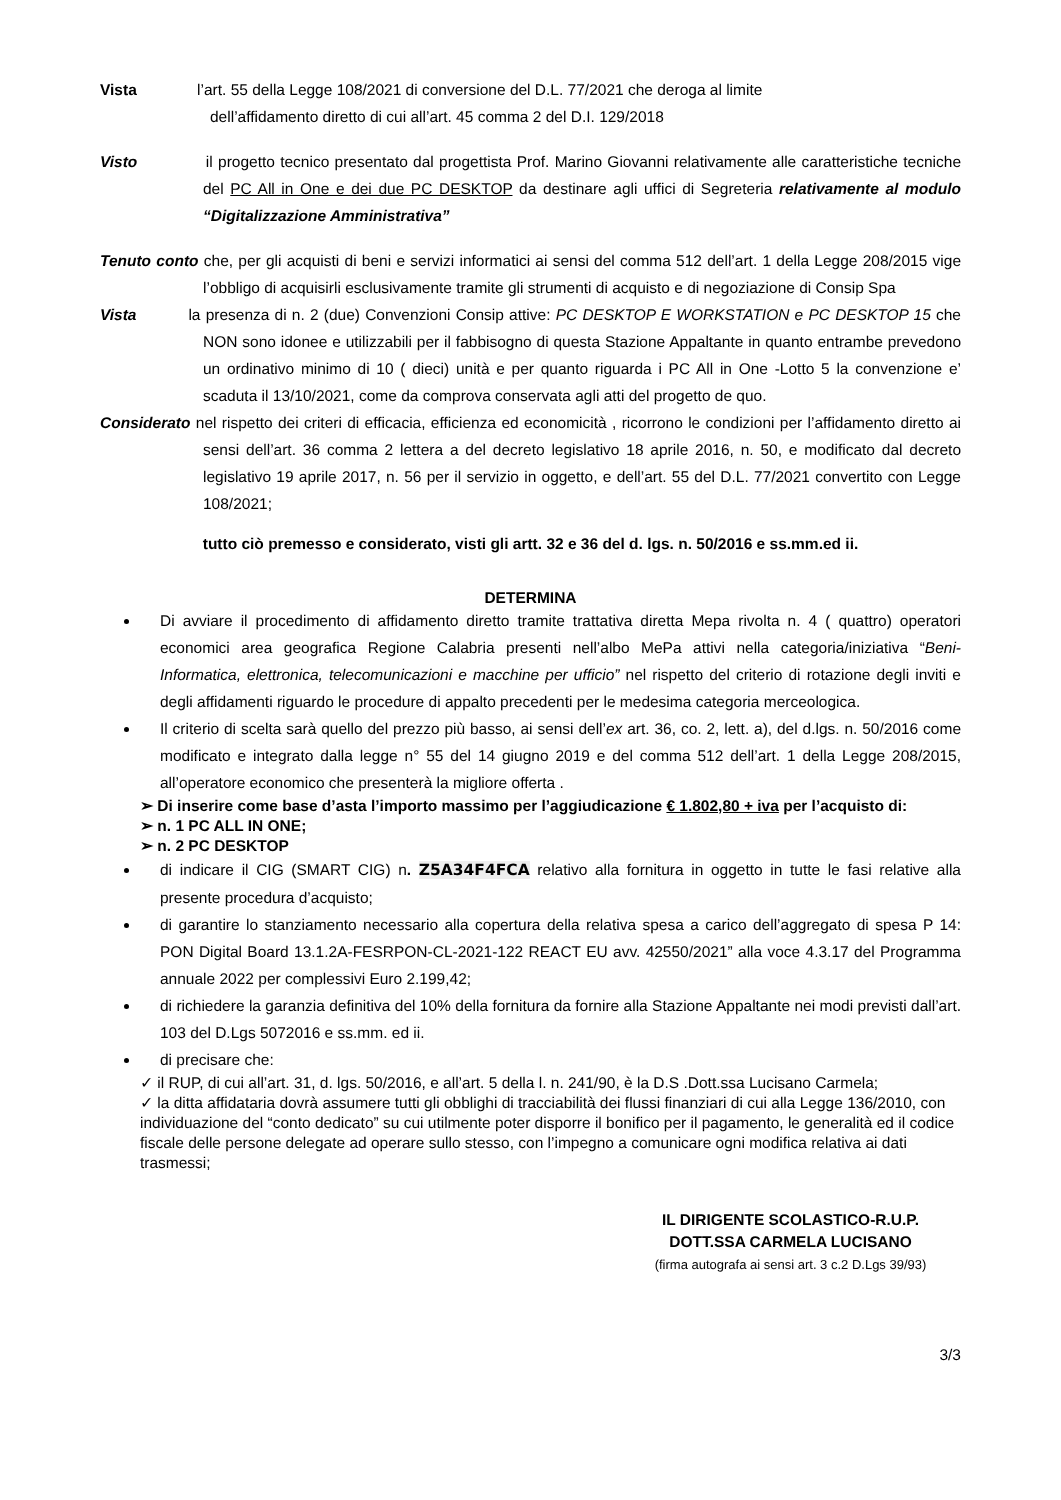Vista l’art. 55 della Legge 108/2021 di conversione del D.L. 77/2021 che deroga al limite
dell’affidamento diretto di cui all’art. 45 comma 2 del D.I. 129/2018
Visto il progetto tecnico presentato dal progettista Prof. Marino Giovanni relativamente alle caratteristiche tecniche del PC All in One e dei due PC DESKTOP da destinare agli uffici di Segreteria relativamente al modulo “Digitalizzazione Amministrativa”
Tenuto conto che, per gli acquisti di beni e servizi informatici ai sensi del comma 512 dell’art. 1 della Legge 208/2015 vige l’obbligo di acquisirli esclusivamente tramite gli strumenti di acquisto e di negoziazione di Consip Spa
Vista la presenza di n. 2 (due) Convenzioni Consip attive: PC DESKTOP E WORKSTATION e PC DESKTOP 15 che NON sono idonee e utilizzabili per il fabbisogno di questa Stazione Appaltante in quanto entrambe prevedono un ordinativo minimo di 10 ( dieci) unità e per quanto riguarda i PC All in One -Lotto 5 la convenzione e’ scaduta il 13/10/2021, come da comprova conservata agli atti del progetto de quo.
Considerato nel rispetto dei criteri di efficacia, efficienza ed economicità , ricorrono le condizioni per l’affidamento diretto ai sensi dell’art. 36 comma 2 lettera a del decreto legislativo 18 aprile 2016, n. 50, e modificato dal decreto legislativo 19 aprile 2017, n. 56 per il servizio in oggetto, e dell’art. 55 del D.L. 77/2021 convertito con Legge 108/2021;
tutto ciò premesso e considerato, visti gli artt. 32 e 36 del d. lgs. n. 50/2016 e ss.mm.ed ii.
DETERMINA
Di avviare il procedimento di affidamento diretto tramite trattativa diretta Mepa rivolta n. 4 ( quattro) operatori economici area geografica Regione Calabria presenti nell’albo MePa attivi nella categoria/iniziativa “Beni-Informatica, elettronica, telecomunicazioni e macchine per ufficio” nel rispetto del criterio di rotazione degli inviti e degli affidamenti riguardo le procedure di appalto precedenti per le medesima categoria merceologica.
Il criterio di scelta sarà quello del prezzo più basso, ai sensi dell’ex art. 36, co. 2, lett. a), del d.lgs. n. 50/2016 come modificato e integrato dalla legge n° 55 del 14 giugno 2019 e del comma 512 dell’art. 1 della Legge 208/2015, all’operatore economico che presenterà la migliore offerta .
➢ Di inserire come base d’asta l’importo massimo per l’aggiudicazione € 1.802,80 + iva per l’acquisto di:
➢ n. 1 PC ALL IN ONE;
➢ n. 2 PC DESKTOP
di indicare il CIG (SMART CIG) n. Z5A34F4FCA relativo alla fornitura in oggetto in tutte le fasi relative alla presente procedura d’acquisto;
di garantire lo stanziamento necessario alla copertura della relativa spesa a carico dell’aggregato di spesa P 14: PON Digital Board 13.1.2A-FESRPON-CL-2021-122 REACT EU avv. 42550/2021” alla voce 4.3.17 del Programma annuale 2022 per complessivi Euro 2.199,42;
di richiedere la garanzia definitiva del 10% della fornitura da fornire alla Stazione Appaltante nei modi previsti dall’art. 103 del D.Lgs 5072016 e ss.mm. ed ii.
di precisare che:
✓ il RUP, di cui all’art. 31, d. lgs. 50/2016, e all’art. 5 della l. n. 241/90, è la D.S .Dott.ssa Lucisano Carmela;
✓ la ditta affidataria dovrà assumere tutti gli obblighi di tracciabilità dei flussi finanziari di cui alla Legge 136/2010, con individuazione del “conto dedicato” su cui utilmente poter disporre il bonifico per il pagamento, le generalità ed il codice fiscale delle persone delegate ad operare sullo stesso, con l’impegno a comunicare ogni modifica relativa ai dati trasmessi;
IL DIRIGENTE SCOLASTICO-R.U.P.
DOTT.SSA CARMELA LUCISANO
(firma autografa ai sensi art. 3 c.2 D.Lgs 39/93)
3/3